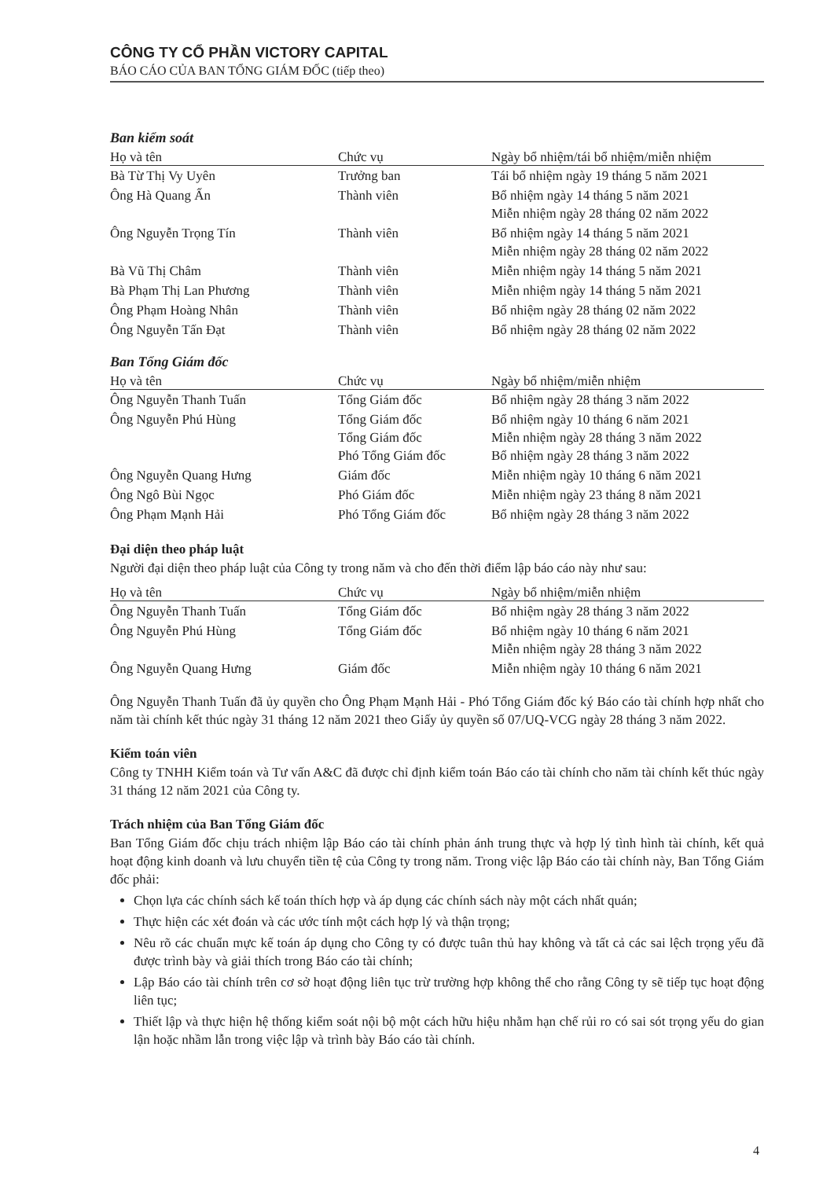CÔNG TY CỔ PHẦN VICTORY CAPITAL
BÁO CÁO CỦA BAN TỔNG GIÁM ĐỐC (tiếp theo)
Ban kiểm soát
| Họ và tên | Chức vụ | Ngày bổ nhiệm/tái bổ nhiệm/miễn nhiệm |
| --- | --- | --- |
| Bà Từ Thị Vy Uyên | Trưởng ban | Tái bổ nhiệm ngày 19 tháng 5 năm 2021 |
| Ông Hà Quang Ấn | Thành viên | Bổ nhiệm ngày 14 tháng 5 năm 2021 Miễn nhiệm ngày 28 tháng 02 năm 2022 |
| Ông Nguyễn Trọng Tín | Thành viên | Bổ nhiệm ngày 14 tháng 5 năm 2021 Miễn nhiệm ngày 28 tháng 02 năm 2022 |
| Bà Vũ Thị Châm | Thành viên | Miễn nhiệm ngày 14 tháng 5 năm 2021 |
| Bà Phạm Thị Lan Phương | Thành viên | Miễn nhiệm ngày 14 tháng 5 năm 2021 |
| Ông Phạm Hoàng Nhân | Thành viên | Bổ nhiệm ngày 28 tháng 02 năm 2022 |
| Ông Nguyễn Tấn Đạt | Thành viên | Bổ nhiệm ngày 28 tháng 02 năm 2022 |
Ban Tổng Giám đốc
| Họ và tên | Chức vụ | Ngày bổ nhiệm/miễn nhiệm |
| --- | --- | --- |
| Ông Nguyễn Thanh Tuấn | Tổng Giám đốc | Bổ nhiệm ngày 28 tháng 3 năm 2022 |
| Ông Nguyễn Phú Hùng | Tổng Giám đốc Tổng Giám đốc Phó Tổng Giám đốc | Bổ nhiệm ngày 10 tháng 6 năm 2021 Miễn nhiệm ngày 28 tháng 3 năm 2022 Bổ nhiệm ngày 28 tháng 3 năm 2022 |
| Ông Nguyễn Quang Hưng | Giám đốc | Miễn nhiệm ngày 10 tháng 6 năm 2021 |
| Ông Ngô Bùi Ngọc | Phó Giám đốc | Miễn nhiệm ngày 23 tháng 8 năm 2021 |
| Ông Phạm Mạnh Hải | Phó Tổng Giám đốc | Bổ nhiệm ngày 28 tháng 3 năm 2022 |
Đại diện theo pháp luật
Người đại diện theo pháp luật của Công ty trong năm và cho đến thời điểm lập báo cáo này như sau:
| Họ và tên | Chức vụ | Ngày bổ nhiệm/miễn nhiệm |
| --- | --- | --- |
| Ông Nguyễn Thanh Tuấn | Tổng Giám đốc | Bổ nhiệm ngày 28 tháng 3 năm 2022 |
| Ông Nguyễn Phú Hùng | Tổng Giám đốc | Bổ nhiệm ngày 10 tháng 6 năm 2021 Miễn nhiệm ngày 28 tháng 3 năm 2022 |
| Ông Nguyễn Quang Hưng | Giám đốc | Miễn nhiệm ngày 10 tháng 6 năm 2021 |
Ông Nguyễn Thanh Tuấn đã ủy quyền cho Ông Phạm Mạnh Hải - Phó Tổng Giám đốc ký Báo cáo tài chính hợp nhất cho năm tài chính kết thúc ngày 31 tháng 12 năm 2021 theo Giấy ủy quyền số 07/UQ-VCG ngày 28 tháng 3 năm 2022.
Kiểm toán viên
Công ty TNHH Kiểm toán và Tư vấn A&C đã được chỉ định kiểm toán Báo cáo tài chính cho năm tài chính kết thúc ngày 31 tháng 12 năm 2021 của Công ty.
Trách nhiệm của Ban Tổng Giám đốc
Ban Tổng Giám đốc chịu trách nhiệm lập Báo cáo tài chính phản ánh trung thực và hợp lý tình hình tài chính, kết quả hoạt động kinh doanh và lưu chuyển tiền tệ của Công ty trong năm. Trong việc lập Báo cáo tài chính này, Ban Tổng Giám đốc phải:
Chọn lựa các chính sách kế toán thích hợp và áp dụng các chính sách này một cách nhất quán;
Thực hiện các xét đoán và các ước tính một cách hợp lý và thận trọng;
Nêu rõ các chuẩn mực kế toán áp dụng cho Công ty có được tuân thủ hay không và tất cả các sai lệch trọng yếu đã được trình bày và giải thích trong Báo cáo tài chính;
Lập Báo cáo tài chính trên cơ sở hoạt động liên tục trừ trường hợp không thể cho rằng Công ty sẽ tiếp tục hoạt động liên tục;
Thiết lập và thực hiện hệ thống kiểm soát nội bộ một cách hữu hiệu nhằm hạn chế rủi ro có sai sót trọng yếu do gian lận hoặc nhầm lẫn trong việc lập và trình bày Báo cáo tài chính.
4